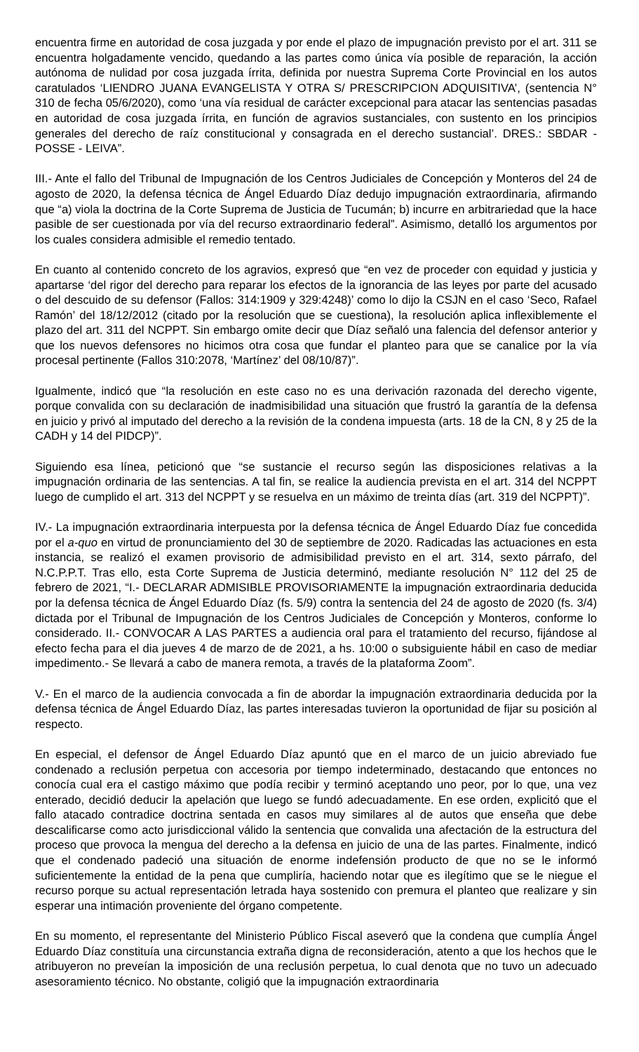encuentra firme en autoridad de cosa juzgada y por ende el plazo de impugnación previsto por el art. 311 se encuentra holgadamente vencido, quedando a las partes como única vía posible de reparación, la acción autónoma de nulidad por cosa juzgada írrita, definida por nuestra Suprema Corte Provincial en los autos caratulados ‘LIENDRO JUANA EVANGELISTA Y OTRA S/ PRESCRIPCION ADQUISITIVA’, (sentencia N° 310 de fecha 05/6/2020), como ‘una vía residual de carácter excepcional para atacar las sentencias pasadas en autoridad de cosa juzgada írrita, en función de agravios sustanciales, con sustento en los principios generales del derecho de raíz constitucional y consagrada en el derecho sustancial’. DRES.: SBDAR - POSSE - LEIVA”.
III.- Ante el fallo del Tribunal de Impugnación de los Centros Judiciales de Concepción y Monteros del 24 de agosto de 2020, la defensa técnica de Ángel Eduardo Díaz dedujo impugnación extraordinaria, afirmando que “a) viola la doctrina de la Corte Suprema de Justicia de Tucumán; b) incurre en arbitrariedad que la hace pasible de ser cuestionada por vía del recurso extraordinario federal”. Asimismo, detalló los argumentos por los cuales considera admisible el remedio tentado.
En cuanto al contenido concreto de los agravios, expresó que “en vez de proceder con equidad y justicia y apartarse ‘del rigor del derecho para reparar los efectos de la ignorancia de las leyes por parte del acusado o del descuido de su defensor (Fallos: 314:1909 y 329:4248)’ como lo dijo la CSJN en el caso ‘Seco, Rafael Ramón’ del 18/12/2012 (citado por la resolución que se cuestiona), la resolución aplica inflexiblemente el plazo del art. 311 del NCPPT. Sin embargo omite decir que Díaz señaló una falencia del defensor anterior y que los nuevos defensores no hicimos otra cosa que fundar el planteo para que se canalice por la vía procesal pertinente (Fallos 310:2078, ‘Martínez’ del 08/10/87)”.
Igualmente, indicó que “la resolución en este caso no es una derivación razonada del derecho vigente, porque convalida con su declaración de inadmisibilidad una situación que frustró la garantía de la defensa en juicio y privó al imputado del derecho a la revisión de la condena impuesta (arts. 18 de la CN, 8 y 25 de la CADH y 14 del PIDCP)”.
Siguiendo esa línea, peticionó que “se sustancie el recurso según las disposiciones relativas a la impugnación ordinaria de las sentencias. A tal fin, se realice la audiencia prevista en el art. 314 del NCPPT luego de cumplido el art. 313 del NCPPT y se resuelva en un máximo de treinta días (art. 319 del NCPPT)”.
IV.- La impugnación extraordinaria interpuesta por la defensa técnica de Ángel Eduardo Díaz fue concedida por el a-quo en virtud de pronunciamiento del 30 de septiembre de 2020. Radicadas las actuaciones en esta instancia, se realizó el examen provisorio de admisibilidad previsto en el art. 314, sexto párrafo, del N.C.P.P.T. Tras ello, esta Corte Suprema de Justicia determinó, mediante resolución N° 112 del 25 de febrero de 2021, “I.- DECLARAR ADMISIBLE PROVISORIAMENTE la impugnación extraordinaria deducida por la defensa técnica de Ángel Eduardo Díaz (fs. 5/9) contra la sentencia del 24 de agosto de 2020 (fs. 3/4) dictada por el Tribunal de Impugnación de los Centros Judiciales de Concepción y Monteros, conforme lo considerado. II.- CONVOCAR A LAS PARTES a audiencia oral para el tratamiento del recurso, fijándose al efecto fecha para el dia jueves 4 de marzo de de 2021, a hs. 10:00 o subsiguiente hábil en caso de mediar impedimento.- Se llevará a cabo de manera remota, a través de la plataforma Zoom”.
V.- En el marco de la audiencia convocada a fin de abordar la impugnación extraordinaria deducida por la defensa técnica de Ángel Eduardo Díaz, las partes interesadas tuvieron la oportunidad de fijar su posición al respecto.
En especial, el defensor de Ángel Eduardo Díaz apuntó que en el marco de un juicio abreviado fue condenado a reclusión perpetua con accesoria por tiempo indeterminado, destacando que entonces no conocía cual era el castigo máximo que podía recibir y terminó aceptando uno peor, por lo que, una vez enterado, decidió deducir la apelación que luego se fundó adecuadamente. En ese orden, explicitó que el fallo atacado contradice doctrina sentada en casos muy similares al de autos que enseña que debe descalificarse como acto jurisdiccional válido la sentencia que convalida una afectación de la estructura del proceso que provoca la mengua del derecho a la defensa en juicio de una de las partes. Finalmente, indicó que el condenado padeció una situación de enorme indefensión producto de que no se le informó suficientemente la entidad de la pena que cumpliría, haciendo notar que es ilegítimo que se le niegue el recurso porque su actual representación letrada haya sostenido con premura el planteo que realizare y sin esperar una intimación proveniente del órgano competente.
En su momento, el representante del Ministerio Público Fiscal aseveró que la condena que cumplía Ángel Eduardo Díaz constituía una circunstancia extraña digna de reconsideración, atento a que los hechos que le atribuyeron no preveían la imposición de una reclusión perpetua, lo cual denota que no tuvo un adecuado asesoramiento técnico. No obstante, coligió que la impugnación extraordinaria